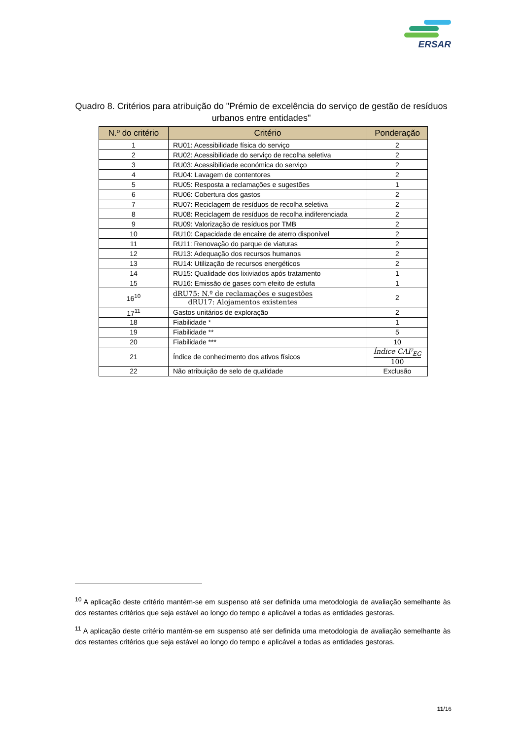ERSAR
Quadro 8. Critérios para atribuição do "Prémio de excelência do serviço de gestão de resíduos urbanos entre entidades"
| N.º do critério | Critério | Ponderação |
| --- | --- | --- |
| 1 | RU01: Acessibilidade física do serviço | 2 |
| 2 | RU02: Acessibilidade do serviço de recolha seletiva | 2 |
| 3 | RU03: Acessibilidade económica do serviço | 2 |
| 4 | RU04: Lavagem de contentores | 2 |
| 5 | RU05: Resposta a reclamações e sugestões | 1 |
| 6 | RU06: Cobertura dos gastos | 2 |
| 7 | RU07: Reciclagem de resíduos de recolha seletiva | 2 |
| 8 | RU08: Reciclagem de resíduos de recolha indiferenciada | 2 |
| 9 | RU09: Valorização de resíduos por TMB | 2 |
| 10 | RU10: Capacidade de encaixe de aterro disponível | 2 |
| 11 | RU11: Renovação do parque de viaturas | 2 |
| 12 | RU13: Adequação dos recursos humanos | 2 |
| 13 | RU14: Utilização de recursos energéticos | 2 |
| 14 | RU15: Qualidade dos lixiviados após tratamento | 1 |
| 15 | RU16: Emissão de gases com efeito de estufa | 1 |
| 16<sup>10</sup> | dRU75: N.º de reclamações e sugestões dRU17: Alojamentos existentes | 2 |
| 17<sup>11</sup> | Gastos unitários de exploração | 2 |
| 18 | Fiabilidade * | 1 |
| 19 | Fiabilidade ** | 5 |
| 20 | Fiabilidade *** | 10 |
| 21 | Índice de conhecimento dos ativos físicos | Índice CAF<sub>EG</sub> 100 |
| 22 | Não atribuição de selo de qualidade | Exclusão |
<sup>10</sup> A aplicação deste critério mantém-se em suspenso até ser definida uma metodologia de avaliação semelhante às dos restantes critérios que seja estável ao longo do tempo e aplicável a todas as entidades gestoras.
<sup>11</sup> A aplicação deste critério mantém-se em suspenso até ser definida uma metodologia de avaliação semelhante às dos restantes critérios que seja estável ao longo do tempo e aplicável a todas as entidades gestoras.
11/16